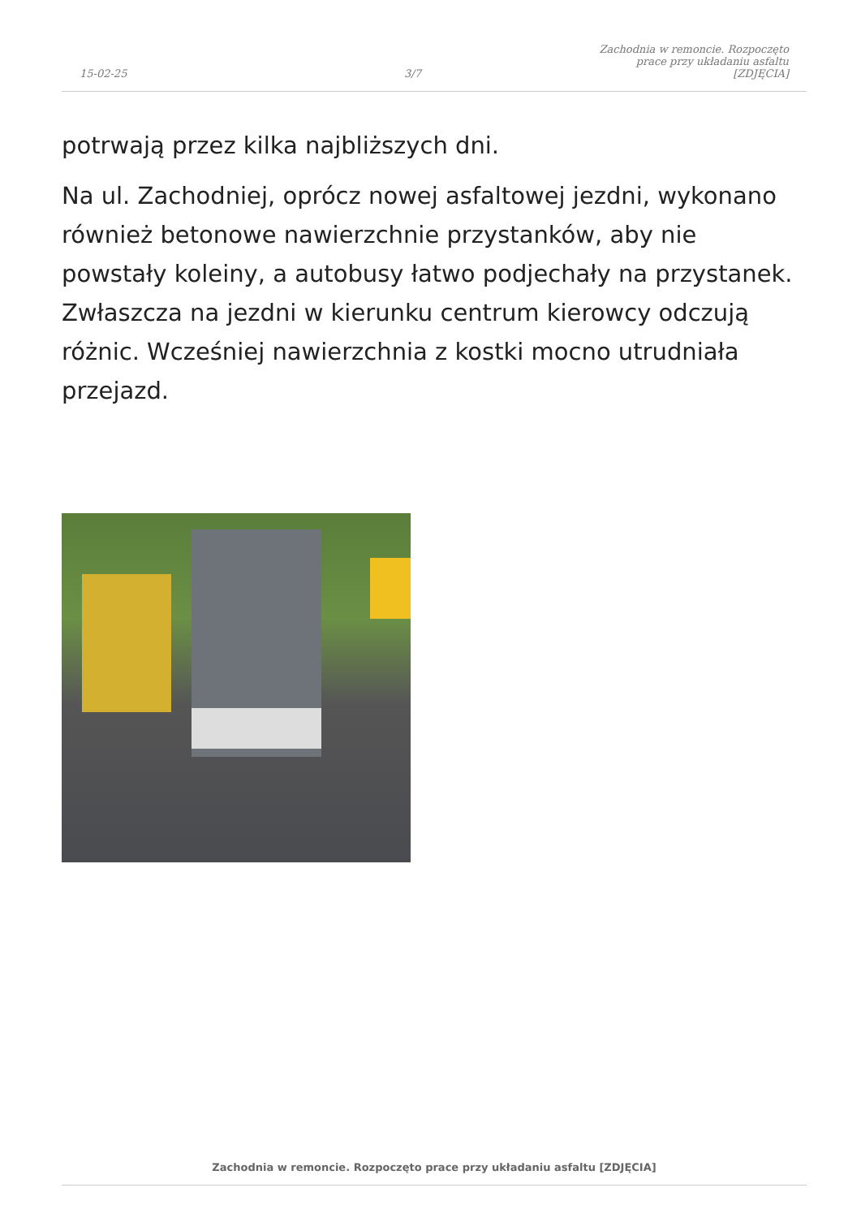15-02-25
3/7
Zachodnia w remoncie. Rozpoczęto
prace przy układaniu asfaltu [ZDJĘCIA]
potrwają przez kilka najbliższych dni.
Na ul. Zachodniej, oprócz nowej asfaltowej jezdni, wykonano również betonowe nawierzchnie przystanków, aby nie powstały koleiny, a autobusy łatwo podjechały na przystanek. Zwłaszcza na jezdni w kierunku centrum kierowcy odczują różnic. Wcześniej nawierzchnia z kostki mocno utrudniała przejazd.
Zachodnia w remoncie. Rozpoczęto prace przy układaniu asfaltu [ZDJĘCIA]